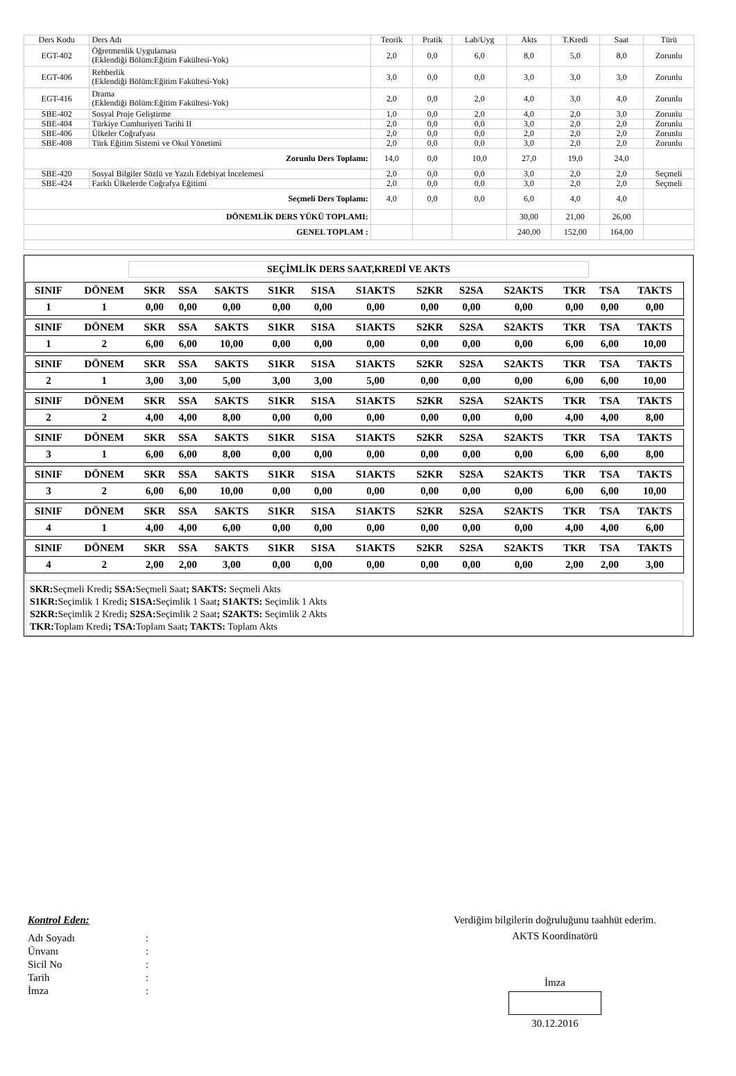| Ders Kodu | Ders Adı | Teorik | Pratik | Lab/Uyg | Akts | T.Kredi | Saat | Türü |
| EGT-402 | Öğretmenlik Uygulaması (Eklendiği Bölüm:Eğitim Fakültesi-Yok) | 2,0 | 0,0 | 6,0 | 8,0 | 5,0 | 8,0 | Zorunlu |
| EGT-406 | Rehberlik (Eklendiği Bölüm:Eğitim Fakültesi-Yok) | 3,0 | 0,0 | 0,0 | 3,0 | 3,0 | 3,0 | Zorunlu |
| EGT-416 | Drama (Eklendiği Bölüm:Eğitim Fakültesi-Yok) | 2,0 | 0,0 | 2,0 | 4,0 | 3,0 | 4,0 | Zorunlu |
| SBE-402 | Sosyal Proje Geliştirme | 1,0 | 0,0 | 2,0 | 4,0 | 2,0 | 3,0 | Zorunlu |
| SBE-404 | Türkiye Cumhuriyeti Tarihi II | 2,0 | 0,0 | 0,0 | 3,0 | 2,0 | 2,0 | Zorunlu |
| SBE-406 | Ülkeler Coğrafyası | 2,0 | 0,0 | 0,0 | 2,0 | 2,0 | 2,0 | Zorunlu |
| SBE-408 | Türk Eğitim Sistemi ve Okul Yönetimi | 2,0 | 0,0 | 0,0 | 3,0 | 2,0 | 2,0 | Zorunlu |
| Zorunlu Ders Toplamı: | | 14,0 | 0,0 | 10,0 | 27,0 | 19,0 | 24,0 | |
| SBE-420 | Sosyal Bilgiler Sözlü ve Yazılı Edebiyat İncelemesi | 2,0 | 0,0 | 0,0 | 3,0 | 2,0 | 2,0 | Seçmeli |
| SBE-424 | Farklı Ülkelerde Coğrafya Eğitimi | 2,0 | 0,0 | 0,0 | 3,0 | 2,0 | 2,0 | Seçmeli |
| Seçmeli Ders Toplamı: | | 4,0 | 0,0 | 0,0 | 6,0 | 4,0 | 4,0 | |
| DÖNEMLİK DERS YÜKÜ TOPLAMI: | | | | | 30,00 | 21,00 | 26,00 | |
| GENEL TOPLAM : | | | | | 240,00 | 152,00 | 164,00 | |
SEÇİMLİK DERS SAAT,KREDİ VE AKTS
| SINIF | DÖNEM | SKR | SSA | SAKTS | S1KR | S1SA | S1AKTS | S2KR | S2SA | S2AKTS | TKR | TSA | TAKTS |
| 1 | 1 | 0,00 | 0,00 | 0,00 | 0,00 | 0,00 | 0,00 | 0,00 | 0,00 | 0,00 | 0,00 | 0,00 | 0,00 |
| SINIF | DÖNEM | SKR | SSA | SAKTS | S1KR | S1SA | S1AKTS | S2KR | S2SA | S2AKTS | TKR | TSA | TAKTS |
| 1 | 2 | 6,00 | 6,00 | 10,00 | 0,00 | 0,00 | 0,00 | 0,00 | 0,00 | 0,00 | 6,00 | 6,00 | 10,00 |
| SINIF | DÖNEM | SKR | SSA | SAKTS | S1KR | S1SA | S1AKTS | S2KR | S2SA | S2AKTS | TKR | TSA | TAKTS |
| 2 | 1 | 3,00 | 3,00 | 5,00 | 3,00 | 3,00 | 5,00 | 0,00 | 0,00 | 0,00 | 6,00 | 6,00 | 10,00 |
| SINIF | DÖNEM | SKR | SSA | SAKTS | S1KR | S1SA | S1AKTS | S2KR | S2SA | S2AKTS | TKR | TSA | TAKTS |
| 2 | 2 | 4,00 | 4,00 | 8,00 | 0,00 | 0,00 | 0,00 | 0,00 | 0,00 | 0,00 | 4,00 | 4,00 | 8,00 |
| SINIF | DÖNEM | SKR | SSA | SAKTS | S1KR | S1SA | S1AKTS | S2KR | S2SA | S2AKTS | TKR | TSA | TAKTS |
| 3 | 1 | 6,00 | 6,00 | 8,00 | 0,00 | 0,00 | 0,00 | 0,00 | 0,00 | 0,00 | 6,00 | 6,00 | 8,00 |
| SINIF | DÖNEM | SKR | SSA | SAKTS | S1KR | S1SA | S1AKTS | S2KR | S2SA | S2AKTS | TKR | TSA | TAKTS |
| 3 | 2 | 6,00 | 6,00 | 10,00 | 0,00 | 0,00 | 0,00 | 0,00 | 0,00 | 0,00 | 6,00 | 6,00 | 10,00 |
| SINIF | DÖNEM | SKR | SSA | SAKTS | S1KR | S1SA | S1AKTS | S2KR | S2SA | S2AKTS | TKR | TSA | TAKTS |
| 4 | 1 | 4,00 | 4,00 | 6,00 | 0,00 | 0,00 | 0,00 | 0,00 | 0,00 | 0,00 | 4,00 | 4,00 | 6,00 |
| SINIF | DÖNEM | SKR | SSA | SAKTS | S1KR | S1SA | S1AKTS | S2KR | S2SA | S2AKTS | TKR | TSA | TAKTS |
| 4 | 2 | 2,00 | 2,00 | 3,00 | 0,00 | 0,00 | 0,00 | 0,00 | 0,00 | 0,00 | 2,00 | 2,00 | 3,00 |
SKR: Seçmeli Kredi; SSA: Seçmeli Saat; SAKTS: Seçmeli Akts
S1KR: Seçimlik 1 Kredi; S1SA: Seçimlik 1 Saat; S1AKTS: Seçimlik 1 Akts
S2KR: Seçimlik 2 Kredi; S2SA: Seçimlik 2 Saat; S2AKTS: Seçimlik 2 Akts
TKR: Toplam Kredi; TSA: Toplam Saat; TAKTS: Toplam Akts
Kontrol Eden:
| Adı Soyadı | : |
| Ünvanı | : |
| Sicil No | : |
| Tarih | : |
| İmza | : |
Verdiğim bilgilerin doğruluğunu taahhüt ederim.
AKTS Koordinatörü
İmza
30.12.2016